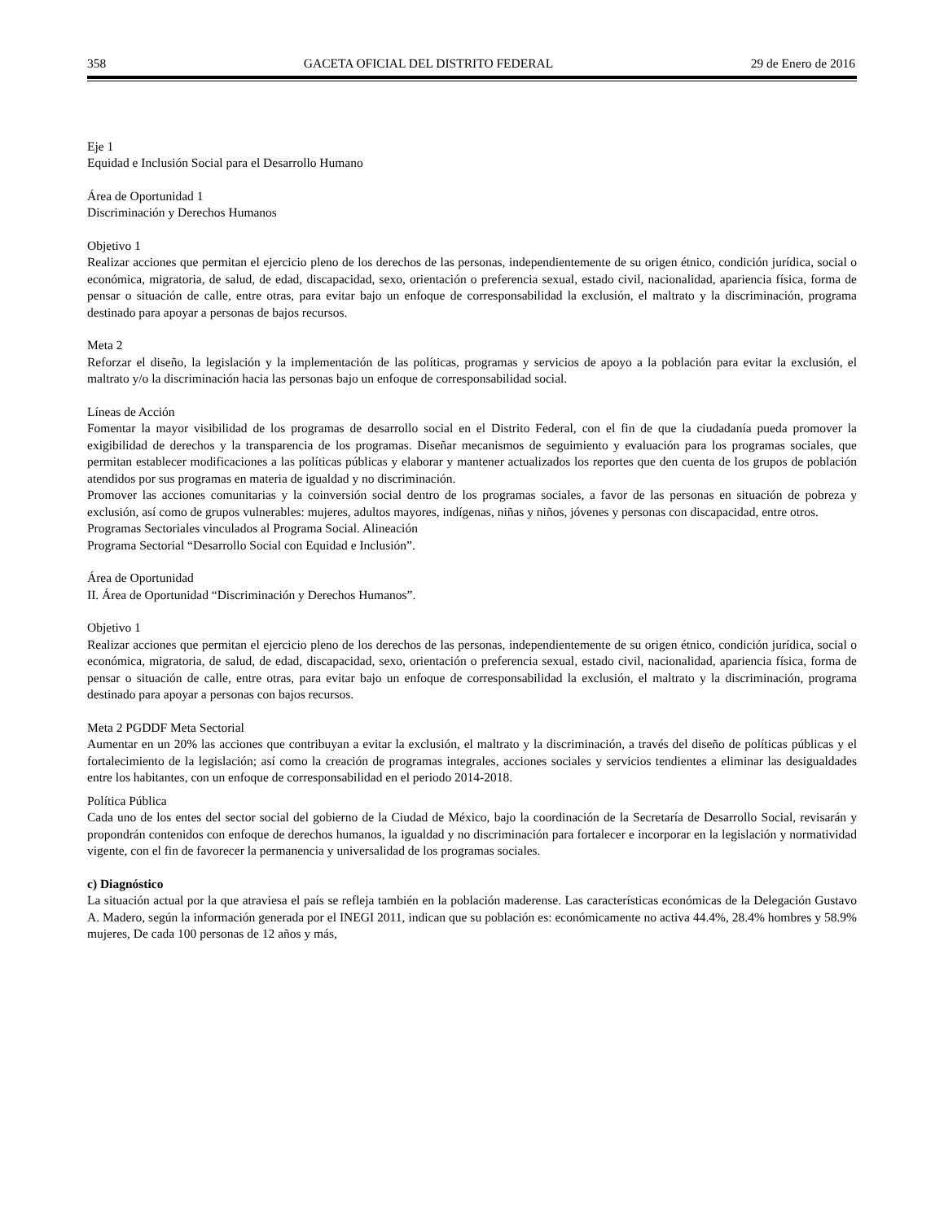358 GACETA OFICIAL DEL DISTRITO FEDERAL 29 de Enero de 2016
Eje 1
Equidad e Inclusión Social para el Desarrollo Humano
Área de Oportunidad 1
Discriminación y Derechos Humanos
Objetivo 1
Realizar acciones que permitan el ejercicio pleno de los derechos de las personas, independientemente de su origen étnico, condición jurídica, social o económica, migratoria, de salud, de edad, discapacidad, sexo, orientación o preferencia sexual, estado civil, nacionalidad, apariencia física, forma de pensar o situación de calle, entre otras, para evitar bajo un enfoque de corresponsabilidad la exclusión, el maltrato y la discriminación, programa destinado para apoyar a personas de bajos recursos.
Meta 2
Reforzar el diseño, la legislación y la implementación de las políticas, programas y servicios de apoyo a la población para evitar la exclusión, el maltrato y/o la discriminación hacia las personas bajo un enfoque de corresponsabilidad social.
Líneas de Acción
Fomentar la mayor visibilidad de los programas de desarrollo social en el Distrito Federal, con el fin de que la ciudadanía pueda promover la exigibilidad de derechos y la transparencia de los programas. Diseñar mecanismos de seguimiento y evaluación para los programas sociales, que permitan establecer modificaciones a las políticas públicas y elaborar y mantener actualizados los reportes que den cuenta de los grupos de población atendidos por sus programas en materia de igualdad y no discriminación.
Promover las acciones comunitarias y la coinversión social dentro de los programas sociales, a favor de las personas en situación de pobreza y exclusión, así como de grupos vulnerables: mujeres, adultos mayores, indígenas, niñas y niños, jóvenes y personas con discapacidad, entre otros.
Programas Sectoriales vinculados al Programa Social. Alineación
Programa Sectorial “Desarrollo Social con Equidad e Inclusión”.
Área de Oportunidad
II. Área de Oportunidad “Discriminación y Derechos Humanos”.
Objetivo 1
Realizar acciones que permitan el ejercicio pleno de los derechos de las personas, independientemente de su origen étnico, condición jurídica, social o económica, migratoria, de salud, de edad, discapacidad, sexo, orientación o preferencia sexual, estado civil, nacionalidad, apariencia física, forma de pensar o situación de calle, entre otras, para evitar bajo un enfoque de corresponsabilidad la exclusión, el maltrato y la discriminación, programa destinado para apoyar a personas con bajos recursos.
Meta 2 PGDDF Meta Sectorial
Aumentar en un 20% las acciones que contribuyan a evitar la exclusión, el maltrato y la discriminación, a través del diseño de políticas públicas y el fortalecimiento de la legislación; así como la creación de programas integrales, acciones sociales y servicios tendientes a eliminar las desigualdades entre los habitantes, con un enfoque de corresponsabilidad en el periodo 2014-2018.
Política Pública
Cada uno de los entes del sector social del gobierno de la Ciudad de México, bajo la coordinación de la Secretaría de Desarrollo Social, revisarán y propondrán contenidos con enfoque de derechos humanos, la igualdad y no discriminación para fortalecer e incorporar en la legislación y normatividad vigente, con el fin de favorecer la permanencia y universalidad de los programas sociales.
c) Diagnóstico
La situación actual por la que atraviesa el país se refleja también en la población maderense. Las características económicas de la Delegación Gustavo A. Madero, según la información generada por el INEGI 2011, indican que su población es: económicamente no activa 44.4%, 28.4% hombres y 58.9% mujeres, De cada 100 personas de 12 años y más,